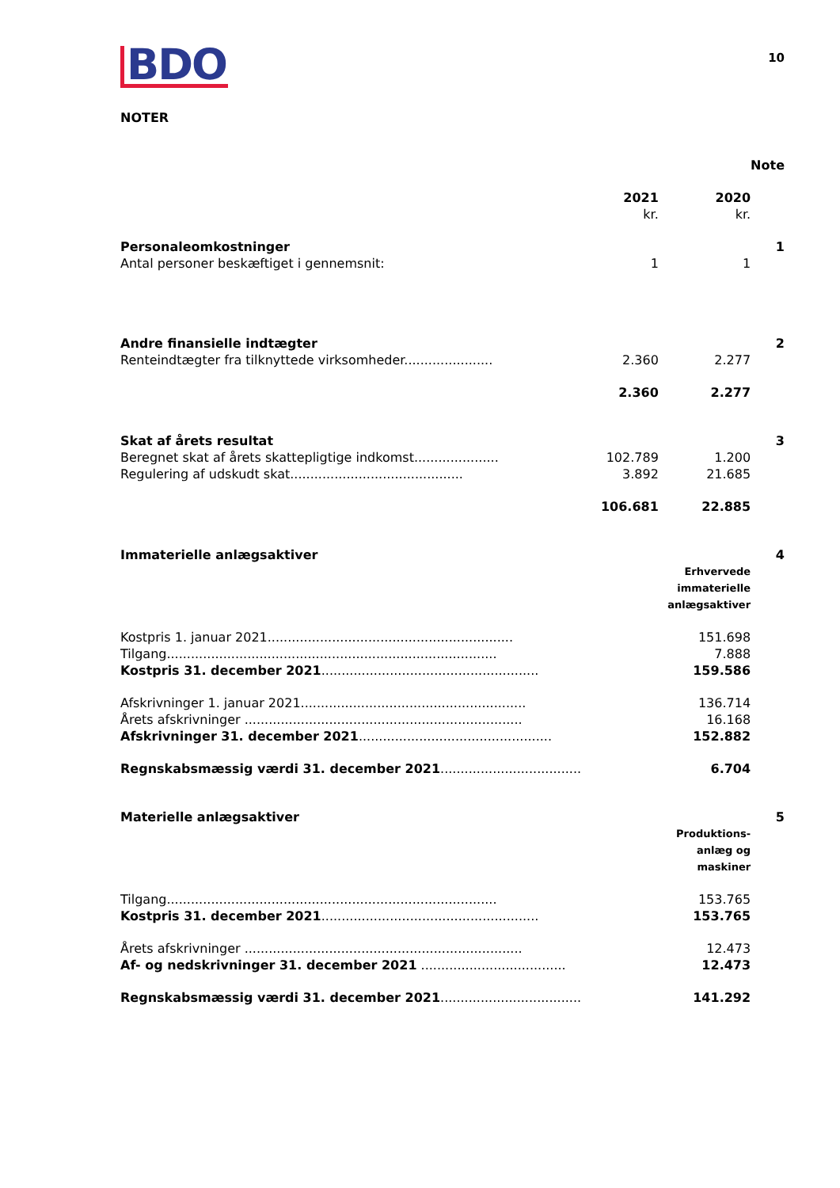BDO
10
NOTER
| | | | Note |
| | 2021 kr. | 2020 kr. | |
| Personaleomkostninger | | | 1 |
| Antal personer beskæftiget i gennemsnit: | 1 | 1 | |
| Andre finansielle indtægter | | | 2 |
| Renteindtægter fra tilknyttede virksomheder...................... | 2.360 | 2.277 | |
| | 2.360 | 2.277 | |
| Skat af årets resultat | | | 3 |
| Beregnet skat af årets skattepligtige indkomst..................... | 102.789 | 1.200 | |
| Regulering af udskudt skat........................................... | 3.892 | 21.685 | |
| | 106.681 | 22.885 | |
| Immaterielle anlægsaktiver | | | 4 |
| | | Erhvervede immaterielle anlægsaktiver | |
| Kostpris 1. januar 2021............................................................. | | 151.698 | |
| Tilgang.................................................................................. | | 7.888 | |
| Kostpris 31. december 2021 ...................................................... | | 159.586 | |
| Afskrivninger 1. januar 2021........................................................ | | 136.714 | |
| Årets afskrivninger ..................................................................... | | 16.168 | |
| Afskrivninger 31. december 2021 ................................................ | | 152.882 | |
| Regnskabsmæssig værdi 31. december 2021 ................................... | | 6.704 | |
| Materielle anlægsaktiver | | | 5 |
| | | Produktions- anlæg og maskiner | |
| Tilgang.................................................................................. | | 153.765 | |
| Kostpris 31. december 2021 ...................................................... | | 153.765 | |
| Årets afskrivninger ..................................................................... | | 12.473 | |
| Af- og nedskrivninger 31. december 2021 .................................... | | 12.473 | |
| Regnskabsmæssig værdi 31. december 2021 ................................... | | 141.292 | |